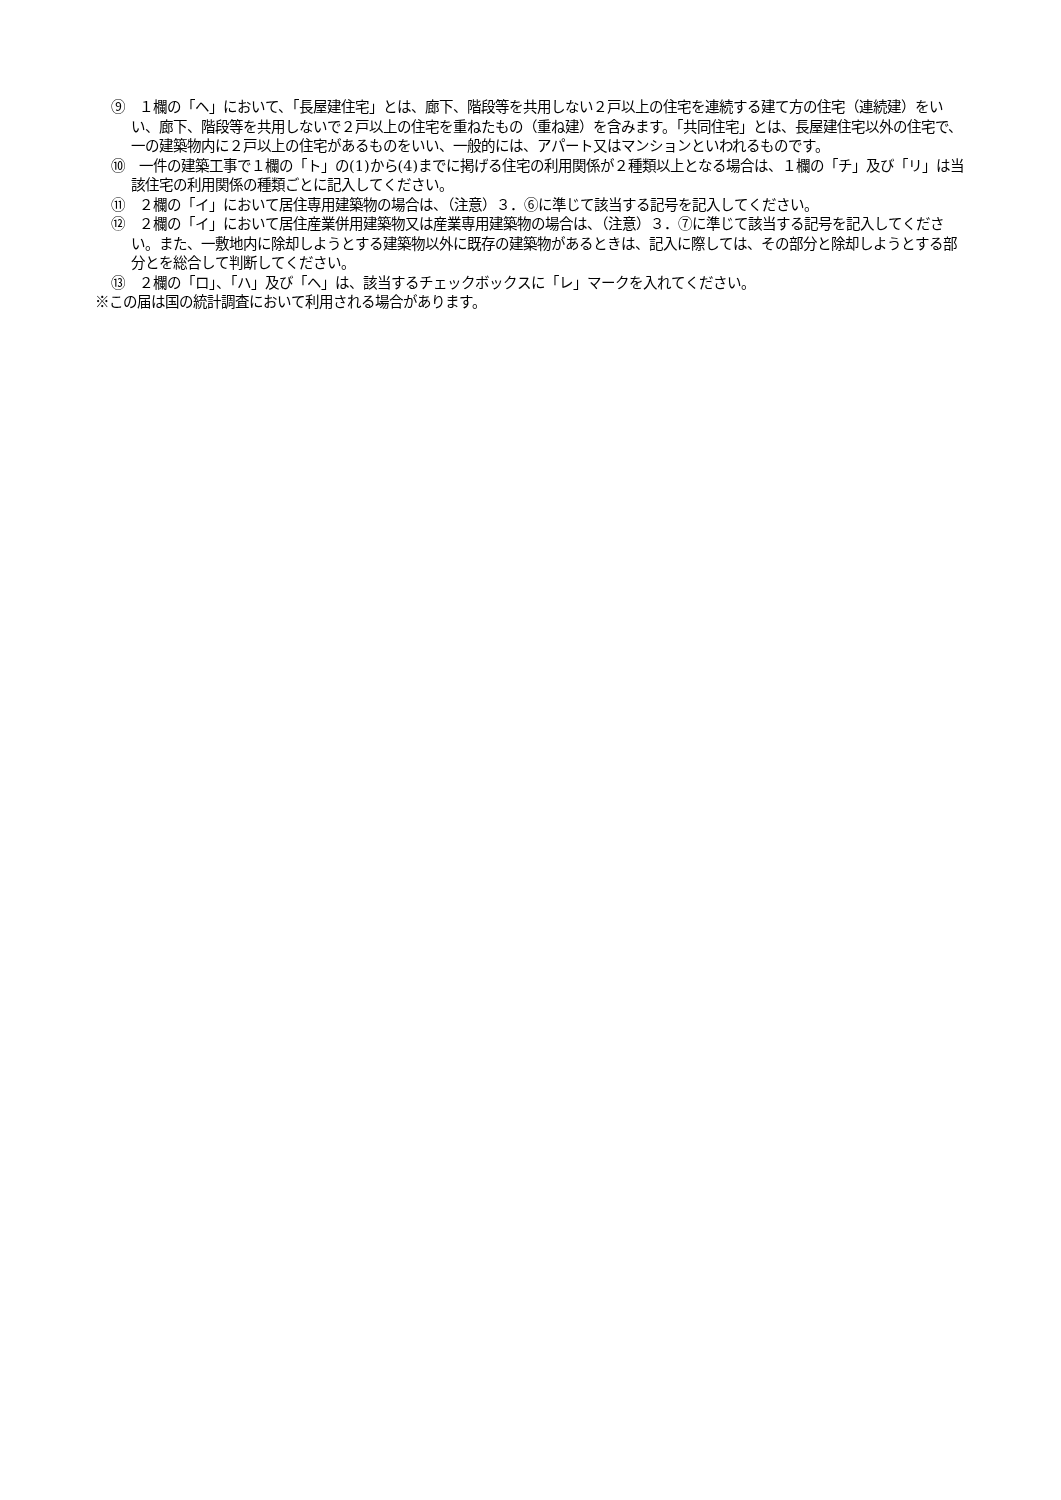⑨　１欄の「ヘ」において、「長屋建住宅」とは、廊下、階段等を共用しない２戸以上の住宅を連続する建て方の住宅（連続建）をいい、廊下、階段等を共用しないで２戸以上の住宅を重ねたもの（重ね建）を含みます。「共同住宅」とは、長屋建住宅以外の住宅で、一の建築物内に２戸以上の住宅があるものをいい、一般的には、アパート又はマンションといわれるものです。
⑩　一件の建築工事で１欄の「ト」の(1)から(4)までに掲げる住宅の利用関係が２種類以上となる場合は、１欄の「チ」及び「リ」は当該住宅の利用関係の種類ごとに記入してください。
⑪　２欄の「イ」において居住専用建築物の場合は、（注意）３．⑥に準じて該当する記号を記入してください。
⑫　２欄の「イ」において居住産業併用建築物又は産業専用建築物の場合は、（注意）３．⑦に準じて該当する記号を記入してください。また、一敷地内に除却しようとする建築物以外に既存の建築物があるときは、記入に際しては、その部分と除却しようとする部分とを総合して判断してください。
⑬　２欄の「ロ」、「ハ」及び「ヘ」は、該当するチェックボックスに「レ」マークを入れてください。
※この届は国の統計調査において利用される場合があります。